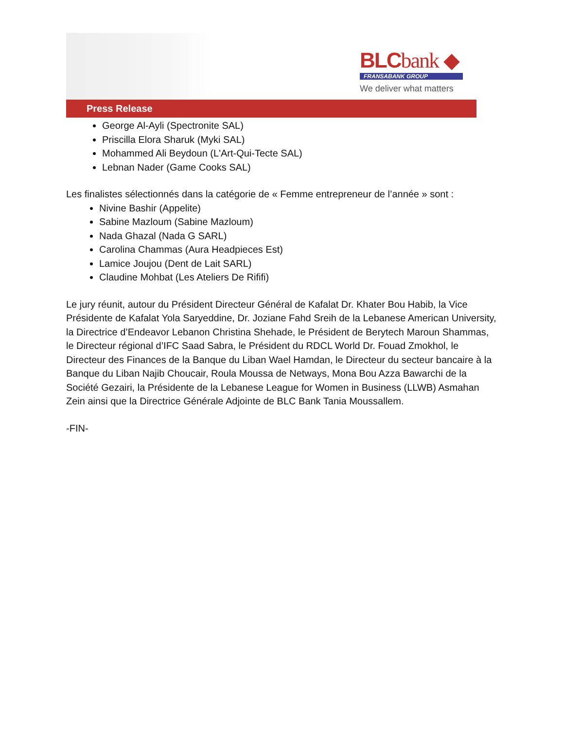BLCbank ◆
FRANSABANK GROUP
We deliver what matters
Press Release
George Al-Ayli (Spectronite SAL)
Priscilla Elora Sharuk (Myki SAL)
Mohammed Ali Beydoun (L'Art-Qui-Tecte SAL)
Lebnan Nader (Game Cooks SAL)
Les finalistes sélectionnés dans la catégorie de « Femme entrepreneur de l’année » sont :
Nivine Bashir (Appelite)
Sabine Mazloum (Sabine Mazloum)
Nada Ghazal (Nada G SARL)
Carolina Chammas (Aura Headpieces Est)
Lamice Joujou (Dent de Lait SARL)
Claudine Mohbat (Les Ateliers De Rififi)
Le jury réunit, autour du Président Directeur Général de Kafalat Dr. Khater Bou Habib, la Vice Présidente de Kafalat Yola Saryeddine, Dr. Joziane Fahd Sreih de la Lebanese American University, la Directrice d’Endeavor Lebanon Christina Shehade, le Président de Berytech Maroun Shammas, le Directeur régional d’IFC Saad Sabra, le Président du RDCL World Dr. Fouad Zmokhol, le Directeur des Finances de la Banque du Liban Wael Hamdan, le Directeur du secteur bancaire à la Banque du Liban Najib Choucair, Roula Moussa de Netways, Mona Bou Azza Bawarchi de la Société Gezairi, la Présidente de la Lebanese League for Women in Business (LLWB) Asmahan Zein ainsi que la Directrice Générale Adjointe de BLC Bank Tania Moussallem.
-FIN-